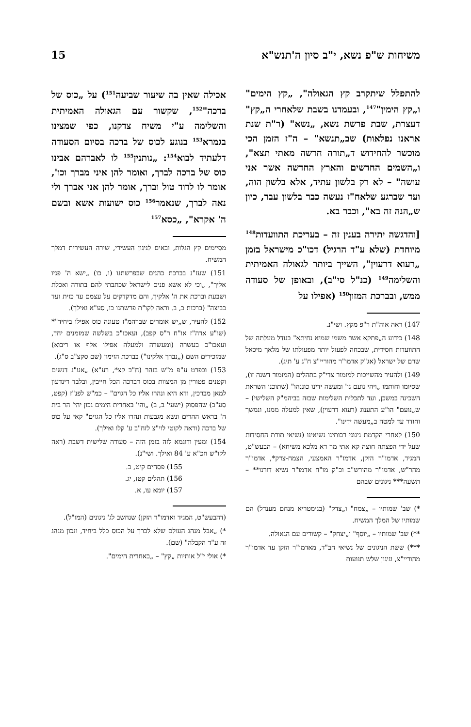משיחות ש"פ נשא, י"ב סיון ה'תנש"א 15
להתפלל שיתקרב קץ הגאולה", „קץ הימים" ו„קץ הימין"<sup>147</sup>, ובעמדנו בשבת שלאחרי ה„קץ" דעצרת, שבת פרשת נשא, „נשא" (ר"ת שנת אראנו נפלאות) שב„תנשא" – ה"ז הזמן הכי מוכשר להחידוש ד„תורה חדשה מאתי תצא", ו„השמים החדשים והארץ החדשה אשר אני עושה" – לא רק בלשון עתיד, אלא בלשון הוה, ועד שברגע שלאח"ז נעשה כבר בלשון עבר, כיון ש„הנה זה בא", וכבר בא.
[והדגשה יתירה בענין זה – בעריכת התוועדות<sup>148</sup> מיוחדת (שלא ע"ד הרגיל) דכו"כ מישראל בזמן „רעוא דרעוין", השייך ביותר לגאולה האמיתית והשלימה<sup>149</sup> (כנ"ל סי"ב), ובאופן של סעודה ממש, ובברכת המזון<sup>150</sup> (אפילו על
147) ראה אוה"ת ר"פ מקץ. ושי"נ.
148) כידוע ה„פתקא אשר משמי שמיא נחיתא" בגודל מעלתה של התוועדות חסידית, שבכחה לפעול יותר מפעולתו של מלאך מיכאל שרם של ישראל (אג"ק אדמו"ר מהוריי"צ ח"ג ע' תיג).
149) ולהעיר מהשייכות למזמור צדי"ק בתהלים (המזמור דשנה זו), שסיומו וחותמו „ויהי נועם גו' ומעשה ידינו כוננהו" (שתוכנו השראת השכינה במשכן, ועד לתכלית השלימות שבזה בביהמ"ק השלישי) – ש„נועם" הו"ע התענוג (רעוא דרעוין), שאין למעלה ממנו, ונמשך וחודר עד למטה ב„מעשה ידינו".
150) לאחרי הקדמת ניגוני רבותינו נשיאינו (נשיאי תורת החסידות שעל ידי הפצתה חוצה קא אתי מר דא מלכא משיחא) – הבעש"ט, המגיד, אדמו"ר הזקן, אדמו"ר האמצעי, הצמח-צדק*, אדמו"ר מהר"ש, אדמו"ר מהורש"ב וכ"ק מו"ח אדמו"ר נשיא דורנו** – תשעה*** ניגונים שבהם
*) שב' שמותיו – „צמח" ו„צדק" (בגימטריא מנחם מענדל) הם שמותיו של המלך המשיח.
**) שב' שמותיו – „יוסף" ו„יצחק" – קשורים עם הגאולה.
***) ששת הניגונים של נשיאי חב"ד, מאדמו"ר הזקן עד אדמו"ר מהוריי"צ, וניגון שלש תנועות
אכילה שאין בה שיעור שביעה<sup>151</sup>) על „כוס של ברכה"<sup>152</sup>, שקשור עם הגאולה האמיתית והשלימה ע"י משיח צדקנו, כפי שמצינו בגמרא<sup>153</sup> בנוגע לכוס של ברכה בסיום הסעודה דלעתיד לבוא<sup>154</sup>: „נותנין<sup>155</sup> לו לאברהם אבינו כוס של ברכה לברך, ואומר להן איני מברך וכו', אומר לו לדוד טול וברך, אומר להן אני אברך ולי נאה לברך, שנאמר<sup>156</sup> כוס ישועות אשא ובשם ה' אקרא", „כסא<sup>157</sup>
מסיימים קץ הגלות, ובאים לניגון העשירי, שירה העשירית דמלך המשיח.
151) שעז"נ בברכת כהנים שבפרשתנו (ו, כו) „ישא ה' פניו אליך", „וכי לא אשא פנים לישראל שכתבתי להם בתורה ואכלת ושבעת וברכת את ה' אלקיך, והם מדקדקים על עצמם עד כזית ועד כביצה" (ברכות כ, ב. וראה לקו"ת פרשתנו כו, סע"א ואילך).
152) להעיר, ש„יש אומרים שברהמ"ז טעונה כוס אפילו ביחיד"* (שו"ע אדה"ז או"ח ר"ס קפב), ועאכו"כ בשלשה שמזמנים יחד, ועאכו"כ בעשרה (ומעשרה ולמעלה אפילו אלף או ריבוא) שמזכירים השם („נברך אלקינו") בברכת הזימון (שם סקצ"ב ס"ג).
153) ובפרט ע"פ מ"ש בזהר (ח"ב קצ*, רע"א) „אע"ג דנשים וקטנים פטורין מן המצוות בכוס דברכה הכל חייבין, ובלבד דינדעון למאן מברכין, ודא היא ונהרו אליו כל הגוים" – כמ"ש לפנ"ז (קפט, סע"ב) שהפסוק (ישעי' ב, ב) „והי' באחרית הימים נכון יהי' הר בית ה' בראש ההרים ונשא מגבעות ונהרו אליו כל הגוים" קאי על כוס של ברכה (וראה לקוטי לוי"צ לזח"ב ע' קלו ואילך).
154) ומעין ודוגמא לזה בזמן הזה – סעודה שלישית דשבת (ראה לקו"ש חכ"א ע' 84 ואילך. ושי"נ).
155) פסחים קיט, ב.
156) תהלים קטז, יג.
157) יומא עו, א.
(דהבעש"ט, המגיד ואדמו"ר הזקן) שנחשב לג' ניגונים (המו"ל).
*) „אבל מנהג העולם שלא לברך על הכוס כלל ביחיד, ונכון מנהג זה ע"ד הקבלה" (שם).
*) אולי י"ל אותיות „קץ" – „באחרית הימים".